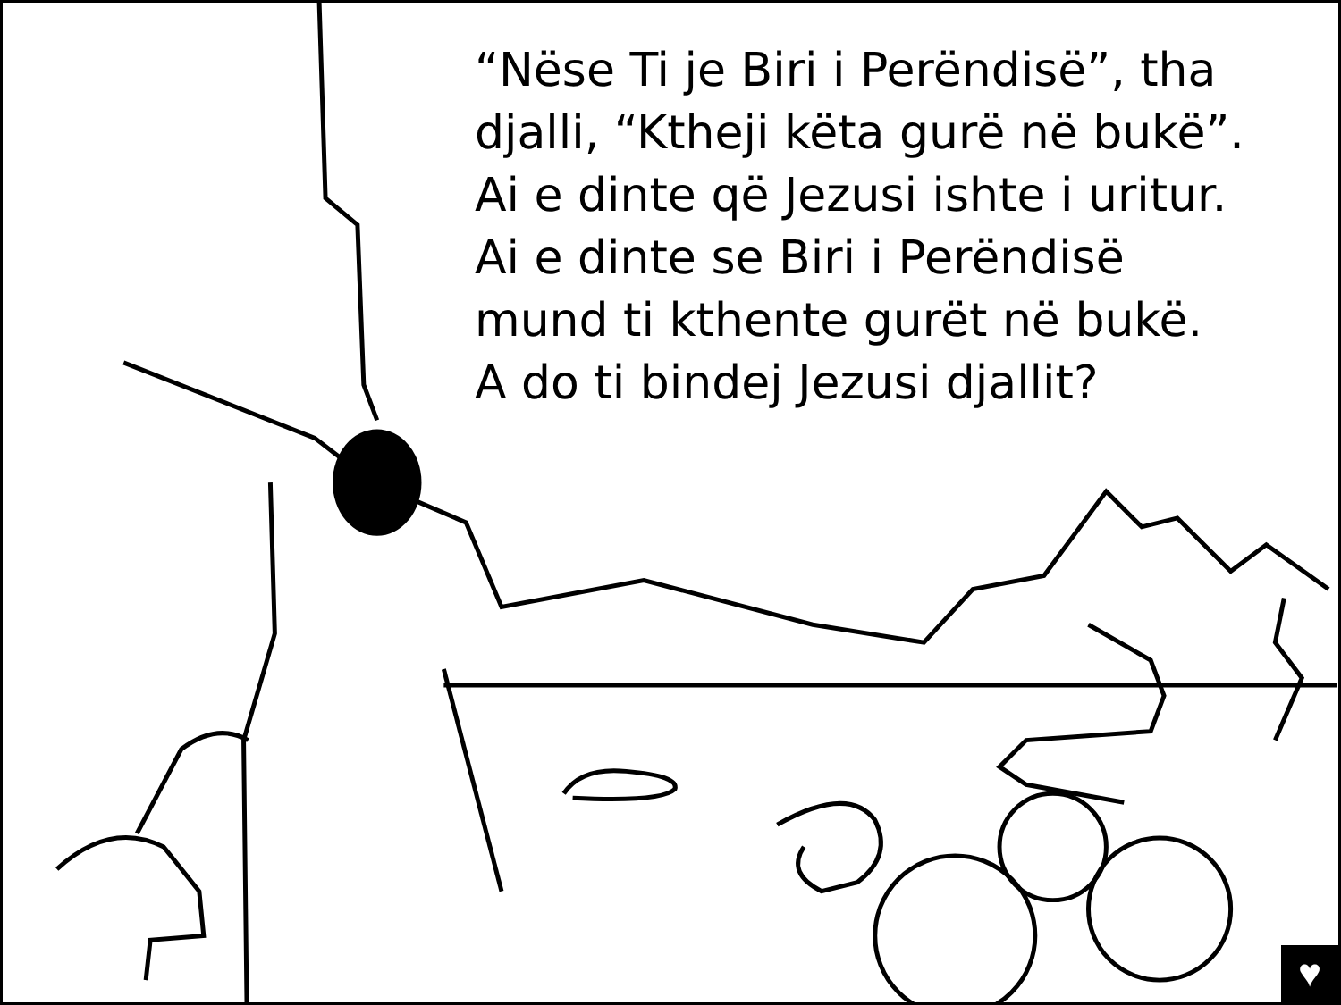“Nëse Ti je Biri i Perëndisë”, tha
djalli, “Ktheji këta gurë në bukë”.
Ai e dinte që Jezusi ishte i uritur.
Ai e dinte se Biri i Perëndisë
mund ti kthente gurët në bukë.
A do ti bindej Jezusi djallit?
♥